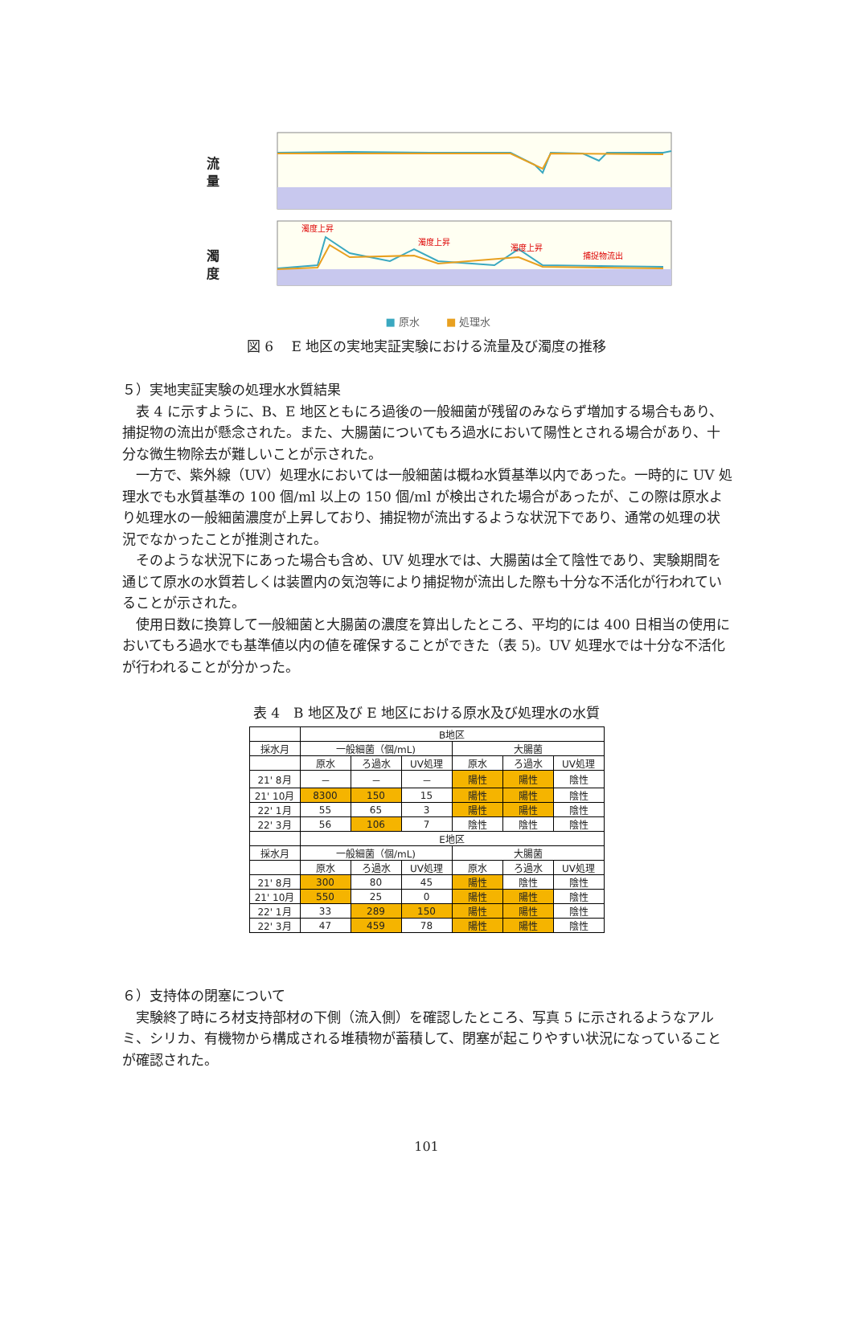流
量
濁
度
濁度上昇
濁度上昇
濁度上昇
捕捉物流出
■ 原水 ■ 処理水
図 6　 E 地区の実地実証実験における流量及び濁度の推移
５）実地実証実験の処理水水質結果
表 4 に示すように、B、E 地区ともにろ過後の一般細菌が残留のみならず増加する場合もあり、捕捉物の流出が懸念された。また、大腸菌についてもろ過水において陽性とされる場合があり、十分な微生物除去が難しいことが示された。
一方で、紫外線（UV）処理水においては一般細菌は概ね水質基準以内であった。一時的に UV 処理水でも水質基準の 100 個/ml 以上の 150 個/ml が検出された場合があったが、この際は原水より処理水の一般細菌濃度が上昇しており、捕捉物が流出するような状況下であり、通常の処理の状況でなかったことが推測された。
そのような状況下にあった場合も含め、UV 処理水では、大腸菌は全て陰性であり、実験期間を通じて原水の水質若しくは装置内の気泡等により捕捉物が流出した際も十分な不活化が行われていることが示された。
使用日数に換算して一般細菌と大腸菌の濃度を算出したところ、平均的には 400 日相当の使用においてもろ過水でも基準値以内の値を確保することができた（表 5)。UV 処理水では十分な不活化が行われることが分かった。
表 4　B 地区及び E 地区における原水及び処理水の水質
| | B地区 | | | | | |
| 採水月 | 一般細菌（個/mL) | | | 大腸菌 | | |
| | 原水 | ろ過水 | UV処理 | 原水 | ろ過水 | UV処理 |
| 21' 8月 | － | － | － | 陽性 | 陽性 | 陰性 |
| 21' 10月 | 8300 | 150 | 15 | 陽性 | 陽性 | 陰性 |
| 22' 1月 | 55 | 65 | 3 | 陽性 | 陽性 | 陰性 |
| 22' 3月 | 56 | 106 | 7 | 陰性 | 陰性 | 陰性 |
| | E地区 | | | | | |
| 採水月 | 一般細菌（個/mL) | | | 大腸菌 | | |
| | 原水 | ろ過水 | UV処理 | 原水 | ろ過水 | UV処理 |
| 21' 8月 | 300 | 80 | 45 | 陽性 | 陰性 | 陰性 |
| 21' 10月 | 550 | 25 | 0 | 陽性 | 陽性 | 陰性 |
| 22' 1月 | 33 | 289 | 150 | 陽性 | 陽性 | 陰性 |
| 22' 3月 | 47 | 459 | 78 | 陽性 | 陽性 | 陰性 |
６）支持体の閉塞について
実験終了時にろ材支持部材の下側（流入側）を確認したところ、写真 5 に示されるようなアルミ、シリカ、有機物から構成される堆積物が蓄積して、閉塞が起こりやすい状況になっていることが確認された。
101